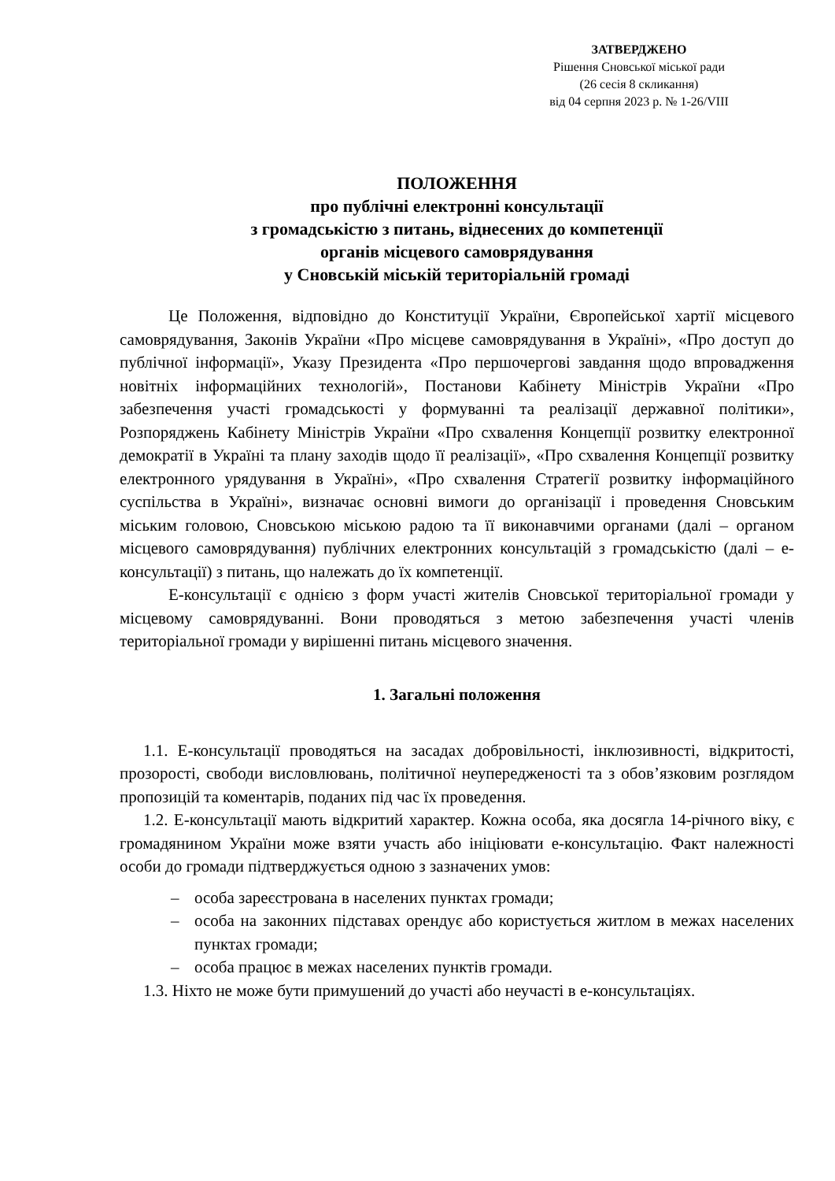ЗАТВЕРДЖЕНО
Рішення Сновської міської ради
(26 сесія 8 скликання)
від 04 серпня 2023 р. № 1-26/VIII
ПОЛОЖЕННЯ
про публічні електронні консультації
з громадськістю з питань, віднесених до компетенції
органів місцевого самоврядування
у Сновській міській територіальній громаді
Це Положення, відповідно до Конституції України, Європейської хартії місцевого самоврядування, Законів України «Про місцеве самоврядування в Україні», «Про доступ до публічної інформації», Указу Президента «Про першочергові завдання щодо впровадження новітніх інформаційних технологій», Постанови Кабінету Міністрів України «Про забезпечення участі громадськості у формуванні та реалізації державної політики», Розпоряджень Кабінету Міністрів України «Про схвалення Концепції розвитку електронної демократії в Україні та плану заходів щодо її реалізації», «Про схвалення Концепції розвитку електронного урядування в Україні», «Про схвалення Стратегії розвитку інформаційного суспільства в Україні», визначає основні вимоги до організації і проведення Сновським міським головою, Сновською міською радою та її виконавчими органами (далі – органом місцевого самоврядування) публічних електронних консультацій з громадськістю (далі – е-консультації) з питань, що належать до їх компетенції.
Е-консультації є однією з форм участі жителів Сновської територіальної громади у місцевому самоврядуванні. Вони проводяться з метою забезпечення участі членів територіальної громади у вирішенні питань місцевого значення.
1. Загальні положення
1.1. Е-консультації проводяться на засадах добровільності, інклюзивності, відкритості, прозорості, свободи висловлювань, політичної неупередженості та з обов’язковим розглядом пропозицій та коментарів, поданих під час їх проведення.
1.2. Е-консультації мають відкритий характер. Кожна особа, яка досягла 14-річного віку, є громадянином України може взяти участь або ініціювати е-консультацію. Факт належності особи до громади підтверджується одною з зазначених умов:
– особа зареєстрована в населених пунктах громади;
– особа на законних підставах орендує або користується житлом в межах населених пунктах громади;
– особа працює в межах населених пунктів громади.
1.3. Ніхто не може бути примушений до участі або неучасті в е-консультаціях.